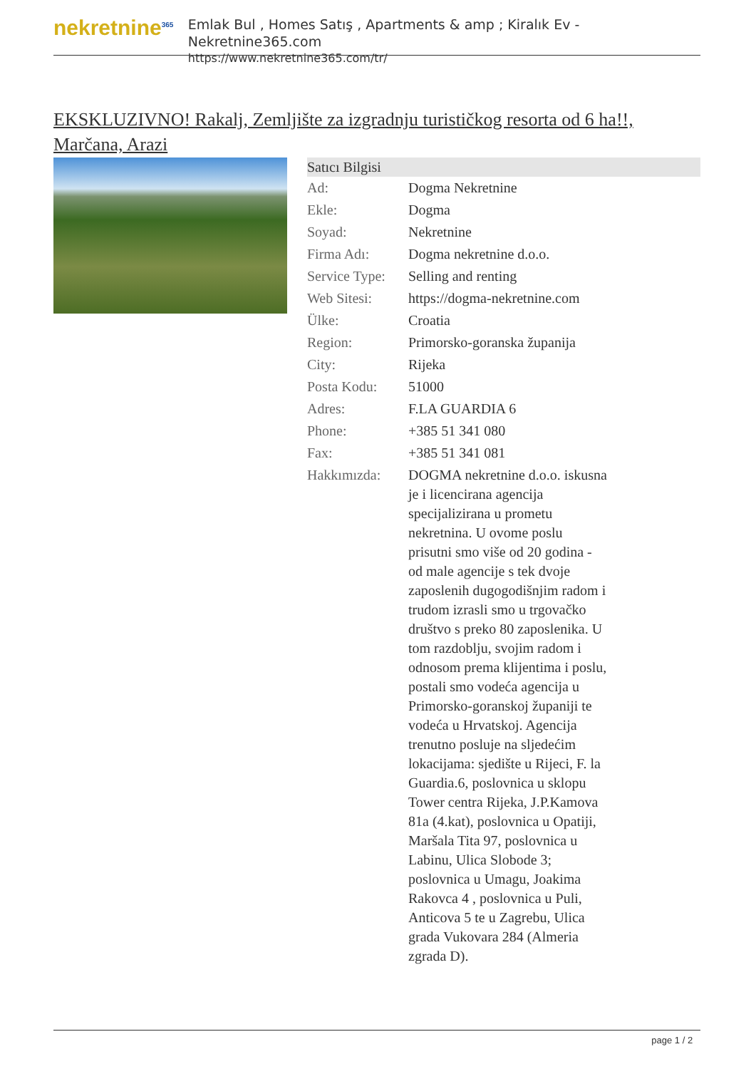nekretnine<sup>365</sup>
Emlak Bul , Homes Satış , Apartments & amp ; Kiralık Ev - Nekretnine365.com
https://www.nekretnine365.com/tr/
EKSKLUZIVNO! Rakalj, Zemljište za izgradnju turističkog resorta od 6 ha!!, Marčana, Arazi
| Satıcı Bilgisi | |
| --- | --- |
| Ad: | Dogma Nekretnine |
| Ekle: | Dogma |
| Soyad: | Nekretnine |
| Firma Adı: | Dogma nekretnine d.o.o. |
| Service Type: | Selling and renting |
| Web Sitesi: | https://dogma-nekretnine.com |
| Ülke: | Croatia |
| Region: | Primorsko-goranska županija |
| City: | Rijeka |
| Posta Kodu: | 51000 |
| Adres: | F.LA GUARDIA 6 |
| Phone: | +385 51 341 080 |
| Fax: | +385 51 341 081 |
| Hakkımızda: | DOGMA nekretnine d.o.o. iskusna je i licencirana agencija specijalizirana u prometu nekretnina. U ovome poslu prisutni smo više od 20 godina - od male agencije s tek dvoje zaposlenih dugogodišnjim radom i trudom izrasli smo u trgovačko društvo s preko 80 zaposlenika. U tom razdoblju, svojim radom i odnosom prema klijentima i poslu, postali smo vodeća agencija u Primorsko-goranskoj županiji te vodeća u Hrvatskoj. Agencija trenutno posluje na sljedećim lokacijama: sjedište u Rijeci, F. la Guardia.6, poslovnica u sklopu Tower centra Rijeka, J.P.Kamova 81a (4.kat), poslovnica u Opatiji, Maršala Tita 97, poslovnica u Labinu, Ulica Slobode 3; poslovnica u Umagu, Joakima Rakovca 4 , poslovnica u Puli, Anticova 5 te u Zagrebu, Ulica grada Vukovara 284 (Almeria zgrada D). |
page 1 / 2